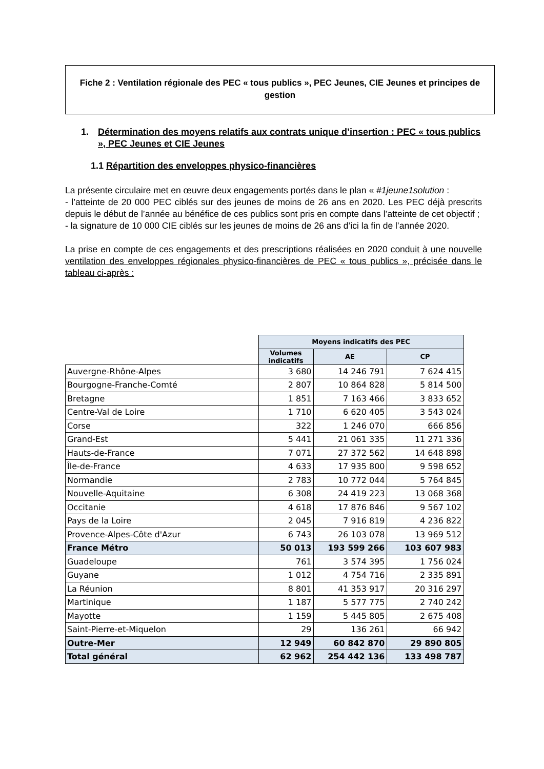Fiche 2 : Ventilation régionale des PEC « tous publics », PEC Jeunes, CIE Jeunes et principes de gestion
1. Détermination des moyens relatifs aux contrats unique d’insertion : PEC « tous publics », PEC Jeunes et CIE Jeunes
1.1 Répartition des enveloppes physico-financières
La présente circulaire met en œuvre deux engagements portés dans le plan « #1jeune1solution :
- l’atteinte de 20 000 PEC ciblés sur des jeunes de moins de 26 ans en 2020. Les PEC déjà prescrits depuis le début de l’année au bénéfice de ces publics sont pris en compte dans l’atteinte de cet objectif ;
- la signature de 10 000 CIE ciblés sur les jeunes de moins de 26 ans d’ici la fin de l’année 2020.
La prise en compte de ces engagements et des prescriptions réalisées en 2020 conduit à une nouvelle ventilation des enveloppes régionales physico-financières de PEC « tous publics », précisée dans le tableau ci-après :
| | Moyens indicatifs des PEC | | |
| | Volumes indicatifs | AE | CP |
| Auvergne-Rhône-Alpes | 3 680 | 14 246 791 | 7 624 415 |
| Bourgogne-Franche-Comté | 2 807 | 10 864 828 | 5 814 500 |
| Bretagne | 1 851 | 7 163 466 | 3 833 652 |
| Centre-Val de Loire | 1 710 | 6 620 405 | 3 543 024 |
| Corse | 322 | 1 246 070 | 666 856 |
| Grand-Est | 5 441 | 21 061 335 | 11 271 336 |
| Hauts-de-France | 7 071 | 27 372 562 | 14 648 898 |
| Île-de-France | 4 633 | 17 935 800 | 9 598 652 |
| Normandie | 2 783 | 10 772 044 | 5 764 845 |
| Nouvelle-Aquitaine | 6 308 | 24 419 223 | 13 068 368 |
| Occitanie | 4 618 | 17 876 846 | 9 567 102 |
| Pays de la Loire | 2 045 | 7 916 819 | 4 236 822 |
| Provence-Alpes-Côte d'Azur | 6 743 | 26 103 078 | 13 969 512 |
| France Métro | 50 013 | 193 599 266 | 103 607 983 |
| Guadeloupe | 761 | 3 574 395 | 1 756 024 |
| Guyane | 1 012 | 4 754 716 | 2 335 891 |
| La Réunion | 8 801 | 41 353 917 | 20 316 297 |
| Martinique | 1 187 | 5 577 775 | 2 740 242 |
| Mayotte | 1 159 | 5 445 805 | 2 675 408 |
| Saint-Pierre-et-Miquelon | 29 | 136 261 | 66 942 |
| Outre-Mer | 12 949 | 60 842 870 | 29 890 805 |
| Total général | 62 962 | 254 442 136 | 133 498 787 |